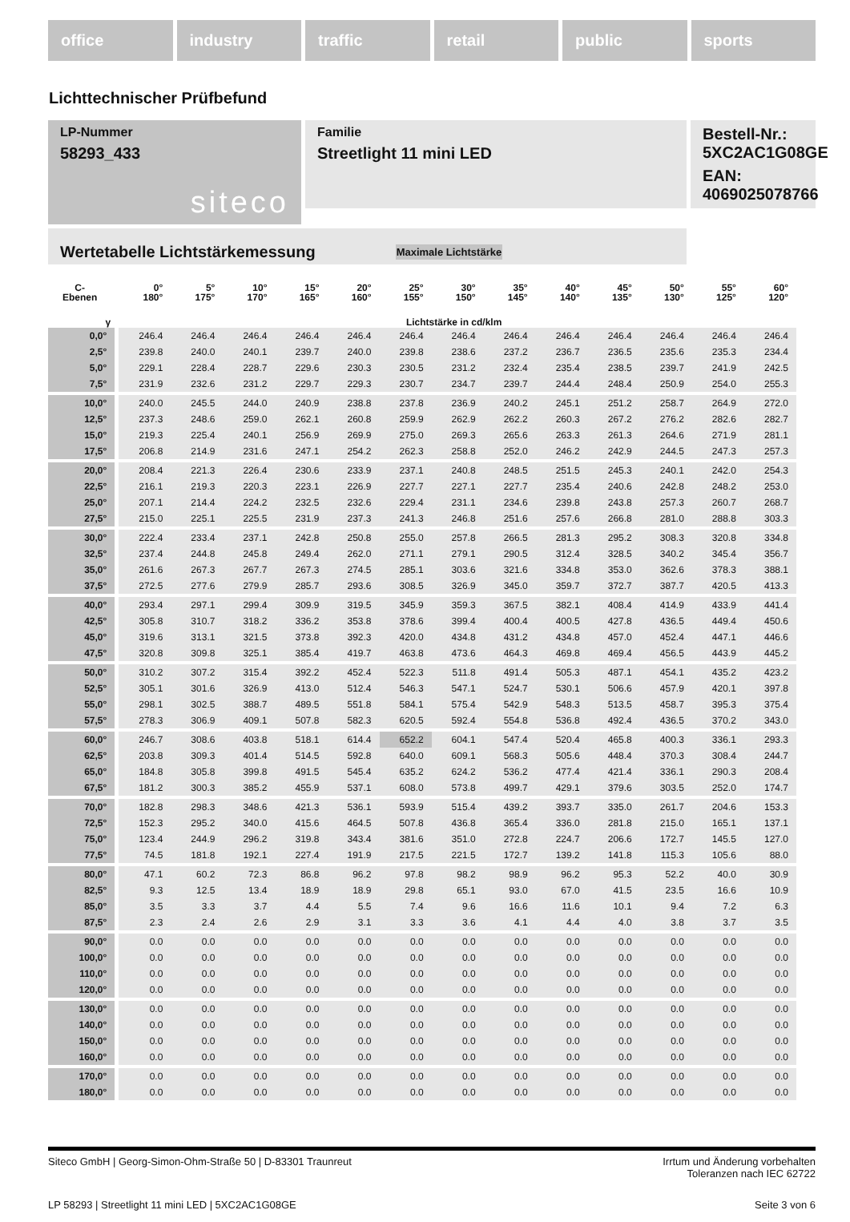office industry traffic retail public sports
Lichttechnischer Prüfbefund
Familie
Streetlight 11 mini LED
Bestell-Nr.: 5XC2AC1G08GE
EAN: 4069025078766
LP-Nummer
58293_433
siteco
Wertetabelle Lichtstärkemessung Maximale Lichtstärke
| C- Ebenen | 0° 180° | 5° 175° | 10° 170° | 15° 165° | 20° 160° | 25° 155° | 30° 150° | 35° 145° | 40° 140° | 45° 135° | 50° 130° | 55° 125° | 60° 120° |
| --- | --- | --- | --- | --- | --- | --- | --- | --- | --- | --- | --- | --- | --- |
| γ | Lichtstärke in cd/klm | | | | | | | | | | | | |
| 0,0° | 246.4 | 246.4 | 246.4 | 246.4 | 246.4 | 246.4 | 246.4 | 246.4 | 246.4 | 246.4 | 246.4 | 246.4 | 246.4 |
| 2,5° | 239.8 | 240.0 | 240.1 | 239.7 | 240.0 | 239.8 | 238.6 | 237.2 | 236.7 | 236.5 | 235.6 | 235.3 | 234.4 |
| 5,0° | 229.1 | 228.4 | 228.7 | 229.6 | 230.3 | 230.5 | 231.2 | 232.4 | 235.4 | 238.5 | 239.7 | 241.9 | 242.5 |
| 7,5° | 231.9 | 232.6 | 231.2 | 229.7 | 229.3 | 230.7 | 234.7 | 239.7 | 244.4 | 248.4 | 250.9 | 254.0 | 255.3 |
| 10,0° | 240.0 | 245.5 | 244.0 | 240.9 | 238.8 | 237.8 | 236.9 | 240.2 | 245.1 | 251.2 | 258.7 | 264.9 | 272.0 |
| 12,5° | 237.3 | 248.6 | 259.0 | 262.1 | 260.8 | 259.9 | 262.9 | 262.2 | 260.3 | 267.2 | 276.2 | 282.6 | 282.7 |
| 15,0° | 219.3 | 225.4 | 240.1 | 256.9 | 269.9 | 275.0 | 269.3 | 265.6 | 263.3 | 261.3 | 264.6 | 271.9 | 281.1 |
| 17,5° | 206.8 | 214.9 | 231.6 | 247.1 | 254.2 | 262.3 | 258.8 | 252.0 | 246.2 | 242.9 | 244.5 | 247.3 | 257.3 |
| 20,0° | 208.4 | 221.3 | 226.4 | 230.6 | 233.9 | 237.1 | 240.8 | 248.5 | 251.5 | 245.3 | 240.1 | 242.0 | 254.3 |
| 22,5° | 216.1 | 219.3 | 220.3 | 223.1 | 226.9 | 227.7 | 227.1 | 227.7 | 235.4 | 240.6 | 242.8 | 248.2 | 253.0 |
| 25,0° | 207.1 | 214.4 | 224.2 | 232.5 | 232.6 | 229.4 | 231.1 | 234.6 | 239.8 | 243.8 | 257.3 | 260.7 | 268.7 |
| 27,5° | 215.0 | 225.1 | 225.5 | 231.9 | 237.3 | 241.3 | 246.8 | 251.6 | 257.6 | 266.8 | 281.0 | 288.8 | 303.3 |
| 30,0° | 222.4 | 233.4 | 237.1 | 242.8 | 250.8 | 255.0 | 257.8 | 266.5 | 281.3 | 295.2 | 308.3 | 320.8 | 334.8 |
| 32,5° | 237.4 | 244.8 | 245.8 | 249.4 | 262.0 | 271.1 | 279.1 | 290.5 | 312.4 | 328.5 | 340.2 | 345.4 | 356.7 |
| 35,0° | 261.6 | 267.3 | 267.7 | 267.3 | 274.5 | 285.1 | 303.6 | 321.6 | 334.8 | 353.0 | 362.6 | 378.3 | 388.1 |
| 37,5° | 272.5 | 277.6 | 279.9 | 285.7 | 293.6 | 308.5 | 326.9 | 345.0 | 359.7 | 372.7 | 387.7 | 420.5 | 413.3 |
| 40,0° | 293.4 | 297.1 | 299.4 | 309.9 | 319.5 | 345.9 | 359.3 | 367.5 | 382.1 | 408.4 | 414.9 | 433.9 | 441.4 |
| 42,5° | 305.8 | 310.7 | 318.2 | 336.2 | 353.8 | 378.6 | 399.4 | 400.4 | 400.5 | 427.8 | 436.5 | 449.4 | 450.6 |
| 45,0° | 319.6 | 313.1 | 321.5 | 373.8 | 392.3 | 420.0 | 434.8 | 431.2 | 434.8 | 457.0 | 452.4 | 447.1 | 446.6 |
| 47,5° | 320.8 | 309.8 | 325.1 | 385.4 | 419.7 | 463.8 | 473.6 | 464.3 | 469.8 | 469.4 | 456.5 | 443.9 | 445.2 |
| 50,0° | 310.2 | 307.2 | 315.4 | 392.2 | 452.4 | 522.3 | 511.8 | 491.4 | 505.3 | 487.1 | 454.1 | 435.2 | 423.2 |
| 52,5° | 305.1 | 301.6 | 326.9 | 413.0 | 512.4 | 546.3 | 547.1 | 524.7 | 530.1 | 506.6 | 457.9 | 420.1 | 397.8 |
| 55,0° | 298.1 | 302.5 | 388.7 | 489.5 | 551.8 | 584.1 | 575.4 | 542.9 | 548.3 | 513.5 | 458.7 | 395.3 | 375.4 |
| 57,5° | 278.3 | 306.9 | 409.1 | 507.8 | 582.3 | 620.5 | 592.4 | 554.8 | 536.8 | 492.4 | 436.5 | 370.2 | 343.0 |
| 60,0° | 246.7 | 308.6 | 403.8 | 518.1 | 614.4 | 652.2 | 604.1 | 547.4 | 520.4 | 465.8 | 400.3 | 336.1 | 293.3 |
| 62,5° | 203.8 | 309.3 | 401.4 | 514.5 | 592.8 | 640.0 | 609.1 | 568.3 | 505.6 | 448.4 | 370.3 | 308.4 | 244.7 |
| 65,0° | 184.8 | 305.8 | 399.8 | 491.5 | 545.4 | 635.2 | 624.2 | 536.2 | 477.4 | 421.4 | 336.1 | 290.3 | 208.4 |
| 67,5° | 181.2 | 300.3 | 385.2 | 455.9 | 537.1 | 608.0 | 573.8 | 499.7 | 429.1 | 379.6 | 303.5 | 252.0 | 174.7 |
| 70,0° | 182.8 | 298.3 | 348.6 | 421.3 | 536.1 | 593.9 | 515.4 | 439.2 | 393.7 | 335.0 | 261.7 | 204.6 | 153.3 |
| 72,5° | 152.3 | 295.2 | 340.0 | 415.6 | 464.5 | 507.8 | 436.8 | 365.4 | 336.0 | 281.8 | 215.0 | 165.1 | 137.1 |
| 75,0° | 123.4 | 244.9 | 296.2 | 319.8 | 343.4 | 381.6 | 351.0 | 272.8 | 224.7 | 206.6 | 172.7 | 145.5 | 127.0 |
| 77,5° | 74.5 | 181.8 | 192.1 | 227.4 | 191.9 | 217.5 | 221.5 | 172.7 | 139.2 | 141.8 | 115.3 | 105.6 | 88.0 |
| 80,0° | 47.1 | 60.2 | 72.3 | 86.8 | 96.2 | 97.8 | 98.2 | 98.9 | 96.2 | 95.3 | 52.2 | 40.0 | 30.9 |
| 82,5° | 9.3 | 12.5 | 13.4 | 18.9 | 18.9 | 29.8 | 65.1 | 93.0 | 67.0 | 41.5 | 23.5 | 16.6 | 10.9 |
| 85,0° | 3.5 | 3.3 | 3.7 | 4.4 | 5.5 | 7.4 | 9.6 | 16.6 | 11.6 | 10.1 | 9.4 | 7.2 | 6.3 |
| 87,5° | 2.3 | 2.4 | 2.6 | 2.9 | 3.1 | 3.3 | 3.6 | 4.1 | 4.4 | 4.0 | 3.8 | 3.7 | 3.5 |
| 90,0° | 0.0 | 0.0 | 0.0 | 0.0 | 0.0 | 0.0 | 0.0 | 0.0 | 0.0 | 0.0 | 0.0 | 0.0 | 0.0 |
| 100,0° | 0.0 | 0.0 | 0.0 | 0.0 | 0.0 | 0.0 | 0.0 | 0.0 | 0.0 | 0.0 | 0.0 | 0.0 | 0.0 |
| 110,0° | 0.0 | 0.0 | 0.0 | 0.0 | 0.0 | 0.0 | 0.0 | 0.0 | 0.0 | 0.0 | 0.0 | 0.0 | 0.0 |
| 120,0° | 0.0 | 0.0 | 0.0 | 0.0 | 0.0 | 0.0 | 0.0 | 0.0 | 0.0 | 0.0 | 0.0 | 0.0 | 0.0 |
| 130,0° | 0.0 | 0.0 | 0.0 | 0.0 | 0.0 | 0.0 | 0.0 | 0.0 | 0.0 | 0.0 | 0.0 | 0.0 | 0.0 |
| 140,0° | 0.0 | 0.0 | 0.0 | 0.0 | 0.0 | 0.0 | 0.0 | 0.0 | 0.0 | 0.0 | 0.0 | 0.0 | 0.0 |
| 150,0° | 0.0 | 0.0 | 0.0 | 0.0 | 0.0 | 0.0 | 0.0 | 0.0 | 0.0 | 0.0 | 0.0 | 0.0 | 0.0 |
| 160,0° | 0.0 | 0.0 | 0.0 | 0.0 | 0.0 | 0.0 | 0.0 | 0.0 | 0.0 | 0.0 | 0.0 | 0.0 | 0.0 |
| 170,0° | 0.0 | 0.0 | 0.0 | 0.0 | 0.0 | 0.0 | 0.0 | 0.0 | 0.0 | 0.0 | 0.0 | 0.0 | 0.0 |
| 180,0° | 0.0 | 0.0 | 0.0 | 0.0 | 0.0 | 0.0 | 0.0 | 0.0 | 0.0 | 0.0 | 0.0 | 0.0 | 0.0 |
Siteco GmbH | Georg-Simon-Ohm-Straße 50 | D-83301 Traunreut Irrtum und Änderung vorbehalten
Toleranzen nach IEC 62722
LP 58293 | Streetlight 11 mini LED | 5XC2AC1G08GE Seite 3 von 6